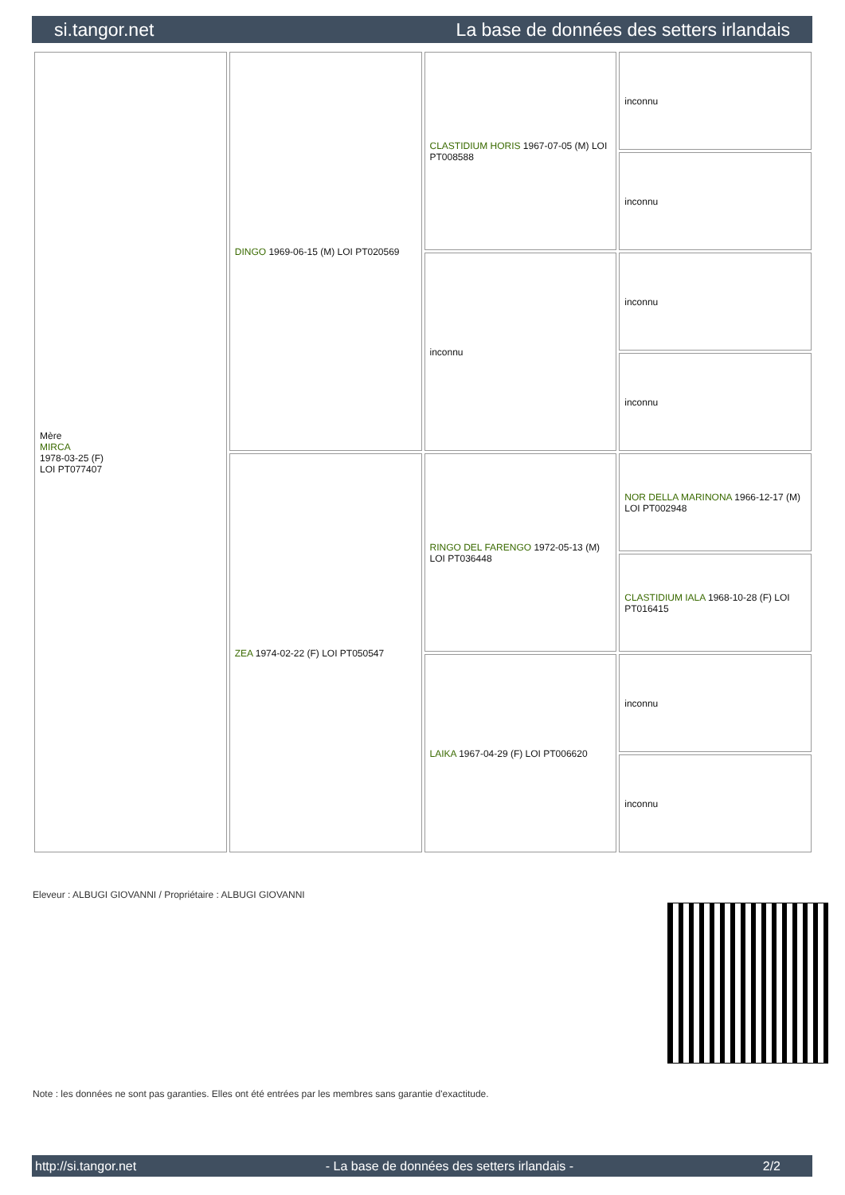si.tangor.net La base de données des setters irlandais
| Mère MIRCA 1978-03-25 (F) LOI PT077407 | DINGO 1969-06-15 (M) LOI PT020569 | CLASTIDIUM HORIS 1967-07-05 (M) LOI PT008588 | inconnu |
| | | | inconnu |
| | | inconnu | inconnu |
| | | | inconnu |
| | ZEA 1974-02-22 (F) LOI PT050547 | RINGO DEL FARENGO 1972-05-13 (M) LOI PT036448 | NOR DELLA MARINONA 1966-12-17 (M) LOI PT002948 |
| | | | CLASTIDIUM IALA 1968-10-28 (F) LOI PT016415 |
| | | LAIKA 1967-04-29 (F) LOI PT006620 | inconnu |
| | | | inconnu |
Eleveur : ALBUGI GIOVANNI / Propriétaire : ALBUGI GIOVANNI
Note : les données ne sont pas garanties. Elles ont été entrées par les membres sans garantie d'exactitude.
http://si.tangor.net - La base de données des setters irlandais - 2/2